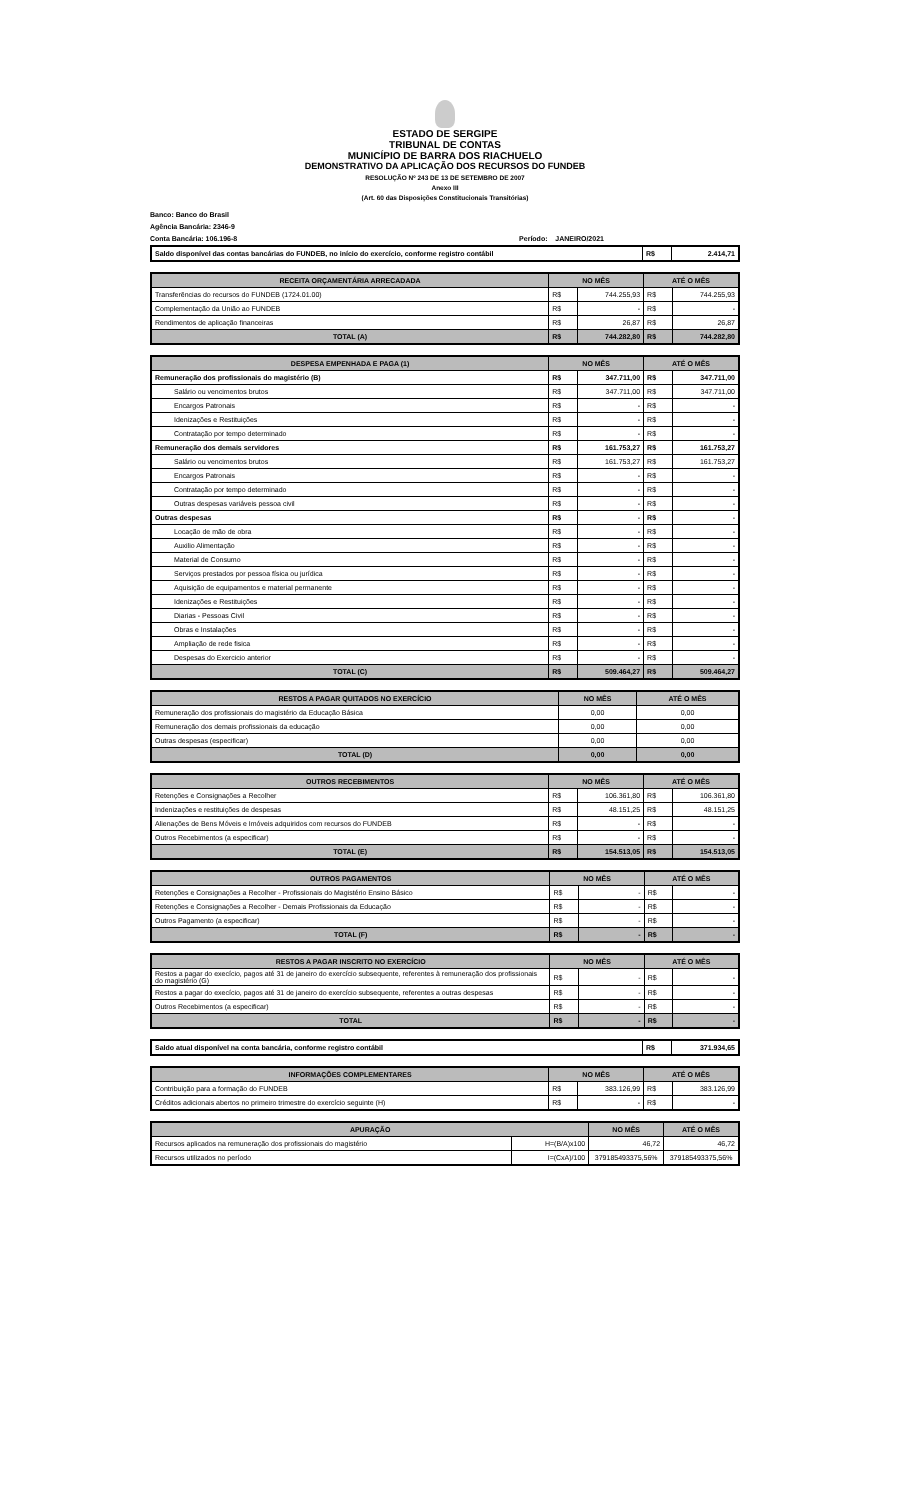ESTADO DE SERGIPE
TRIBUNAL DE CONTAS
MUNICÍPIO DE BARRA DOS RIACHUELO
DEMONSTRATIVO DA APLICAÇÃO DOS RECURSOS DO FUNDEB
RESOLUÇÃO Nº 243 DE 13 DE SETEMBRO DE 2007
Anexo III
(Art. 60 das Disposições Constitucionais Transitórias)
Banco: Banco do Brasil
Agência Bancária: 2346-9
Conta Bancária: 106.196-8 Período: JANEIRO/2021
| Saldo disponível das contas bancárias do FUNDEB, no início do exercício, conforme registro contábil | R$ | 2.414,71 |
| RECEITA ORÇAMENTÁRIA ARRECADADA | NO MÊS | | ATÉ O MÊS | |
| --- | --- | --- | --- | --- |
| Transferências do recursos do FUNDEB (1724.01.00) | R$ | 744.255,93 | R$ | 744.255,93 |
| Complementação da União ao FUNDEB | R$ | - | R$ | - |
| Rendimentos de aplicação financeiras | R$ | 26,87 | R$ | 26,87 |
| TOTAL (A) | R$ | 744.282,80 | R$ | 744.282,80 |
| DESPESA EMPENHADA E PAGA (1) | NO MÊS | | ATÉ O MÊS | |
| --- | --- | --- | --- | --- |
| Remuneração dos profissionais do magistério (B) | R$ | 347.711,00 | R$ | 347.711,00 |
| Salário ou vencimentos brutos | R$ | 347.711,00 | R$ | 347.711,00 |
| Encargos Patronais | R$ | - | R$ | - |
| Idenizações e Restituições | R$ | - | R$ | - |
| Contratação por tempo determinado | R$ | - | R$ | - |
| Remuneração dos demais servidores | R$ | 161.753,27 | R$ | 161.753,27 |
| Salário ou vencimentos brutos | R$ | 161.753,27 | R$ | 161.753,27 |
| Encargos Patronais | R$ | - | R$ | - |
| Contratação por tempo determinado | R$ | - | R$ | - |
| Outras despesas variáveis pessoa civil | R$ | - | R$ | - |
| Outras despesas | R$ | - | R$ | - |
| Locação de mão de obra | R$ | - | R$ | - |
| Auxilio Alimentação | R$ | - | R$ | - |
| Material de Consumo | R$ | - | R$ | - |
| Serviços prestados por pessoa física ou jurídica | R$ | - | R$ | - |
| Aquisição de equipamentos e material permanente | R$ | - | R$ | - |
| Idenizações e Restituições | R$ | - | R$ | - |
| Diarias - Pessoas Civil | R$ | - | R$ | - |
| Obras e Instalações | R$ | - | R$ | - |
| Ampliação de rede fisica | R$ | - | R$ | - |
| Despesas do Exercicio anterior | R$ | - | R$ | - |
| TOTAL (C) | R$ | 509.464,27 | R$ | 509.464,27 |
| RESTOS A PAGAR QUITADOS NO EXERCÍCIO | NO MÊS | ATÉ O MÊS |
| --- | --- | --- |
| Remuneração dos profissionais do magistério da Educação Básica | 0,00 | 0,00 |
| Remuneração dos demais profissionais da educação | 0,00 | 0,00 |
| Outras despesas (especificar) | 0,00 | 0,00 |
| TOTAL (D) | 0,00 | 0,00 |
| OUTROS RECEBIMENTOS | NO MÊS | | ATÉ O MÊS | |
| --- | --- | --- | --- | --- |
| Retenções e Consignações a Recolher | R$ | 106.361,80 | R$ | 106.361,80 |
| Indenizações e restituições de despesas | R$ | 48.151,25 | R$ | 48.151,25 |
| Alienações de Bens Móveis e Imóveis adquiridos com recursos do FUNDEB | R$ | - | R$ | - |
| Outros Recebimentos (a especificar) | R$ | - | R$ | - |
| TOTAL (E) | R$ | 154.513,05 | R$ | 154.513,05 |
| OUTROS PAGAMENTOS | NO MÊS | | ATÉ O MÊS | |
| --- | --- | --- | --- | --- |
| Retenções e Consignações a Recolher - Profissionais do Magistério Ensino Básico | R$ | - | R$ | - |
| Retenções e Consignações a Recolher - Demais Profissionais da Educação | R$ | - | R$ | - |
| Outros Pagamento (a especificar) | R$ | - | R$ | - |
| TOTAL (F) | R$ | - | R$ | - |
| RESTOS A PAGAR INSCRITO NO EXERCÍCIO | NO MÊS | | ATÉ O MÊS | |
| --- | --- | --- | --- | --- |
| Restos a pagar do execício, pagos até 31 de janeiro do exercício subsequente, referentes à remuneração dos profissionais do magistério (G) | R$ | - | R$ | - |
| Restos a pagar do execício, pagos até 31 de janeiro do exercício subsequente, referentes a outras despesas | R$ | - | R$ | - |
| Outros Recebimentos (a especificar) | R$ | - | R$ | - |
| TOTAL | R$ | - | R$ | - |
| Saldo atual disponível na conta bancária, conforme registro contábil | R$ | 371.934,65 |
| INFORMAÇÕES COMPLEMENTARES | NO MÊS | | ATÉ O MÊS | |
| --- | --- | --- | --- | --- |
| Contribuição para a formação do FUNDEB | R$ | 383.126,99 | R$ | 383.126,99 |
| Créditos adicionais abertos no primeiro trimestre do exercício seguinte (H) | R$ | - | R$ | - |
| APURAÇÃO | | NO MÊS | ATÉ O MÊS |
| --- | --- | --- | --- |
| Recursos aplicados na remuneração dos profissionais do magistério | H=(B/A)x100 | 46,72 | 46,72 |
| Recursos utilizados no período | I=(CxA)/100 | 379185493375,56% | 379185493375,56% |